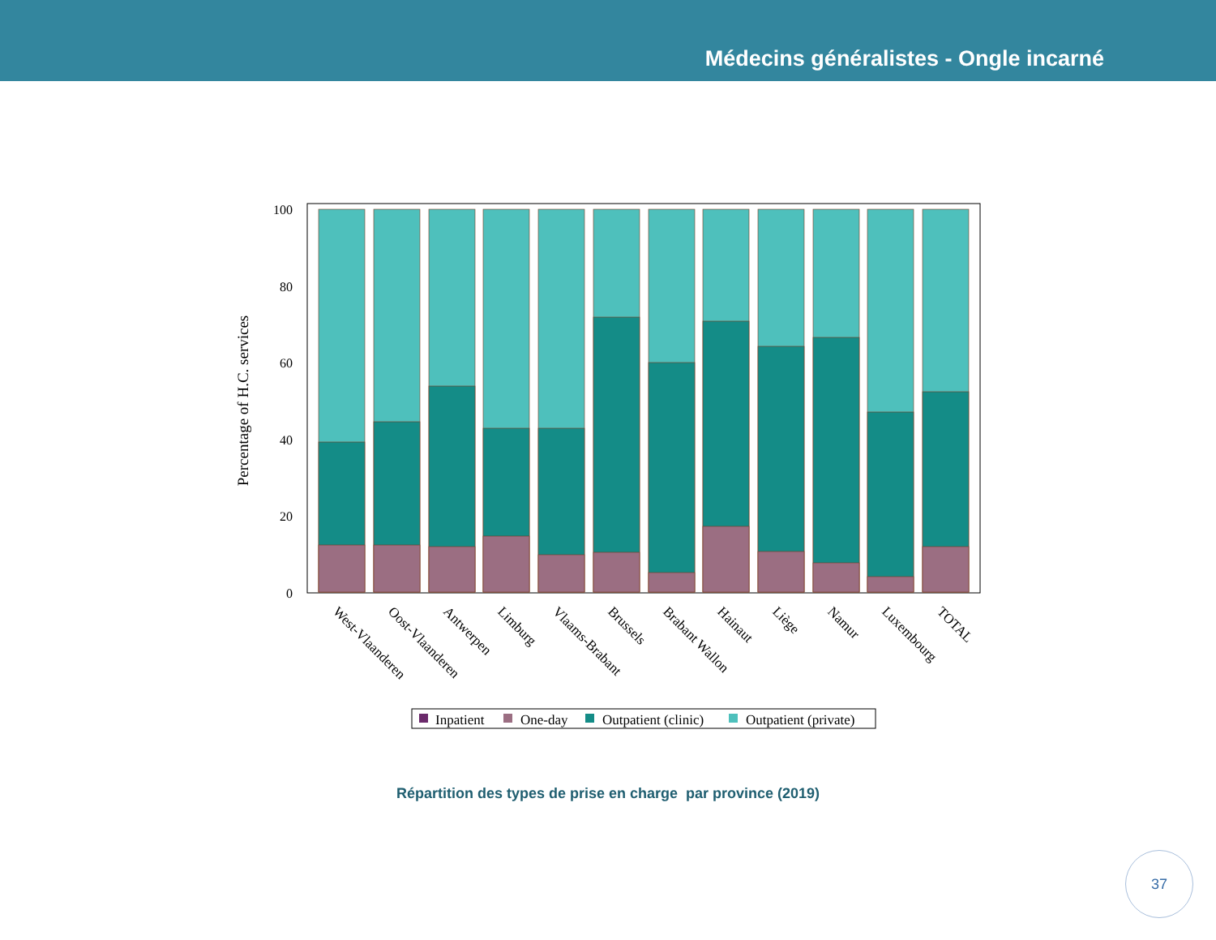Médecins généralistes - Ongle incarné
100
80
60
40
20
0
Percentage of H.C. services
West-Vlaanderen
Oost-Vlaanderen
Antwerpen
Limburg
Vlaams-Brabant
Brussels
Brabant Wallon
Hainaut
Liège
Namur
Luxembourg
TOTAL
Inpatient
One-day
Outpatient (clinic)
Outpatient (private)
Répartition des types de prise en charge par province (2019)
37